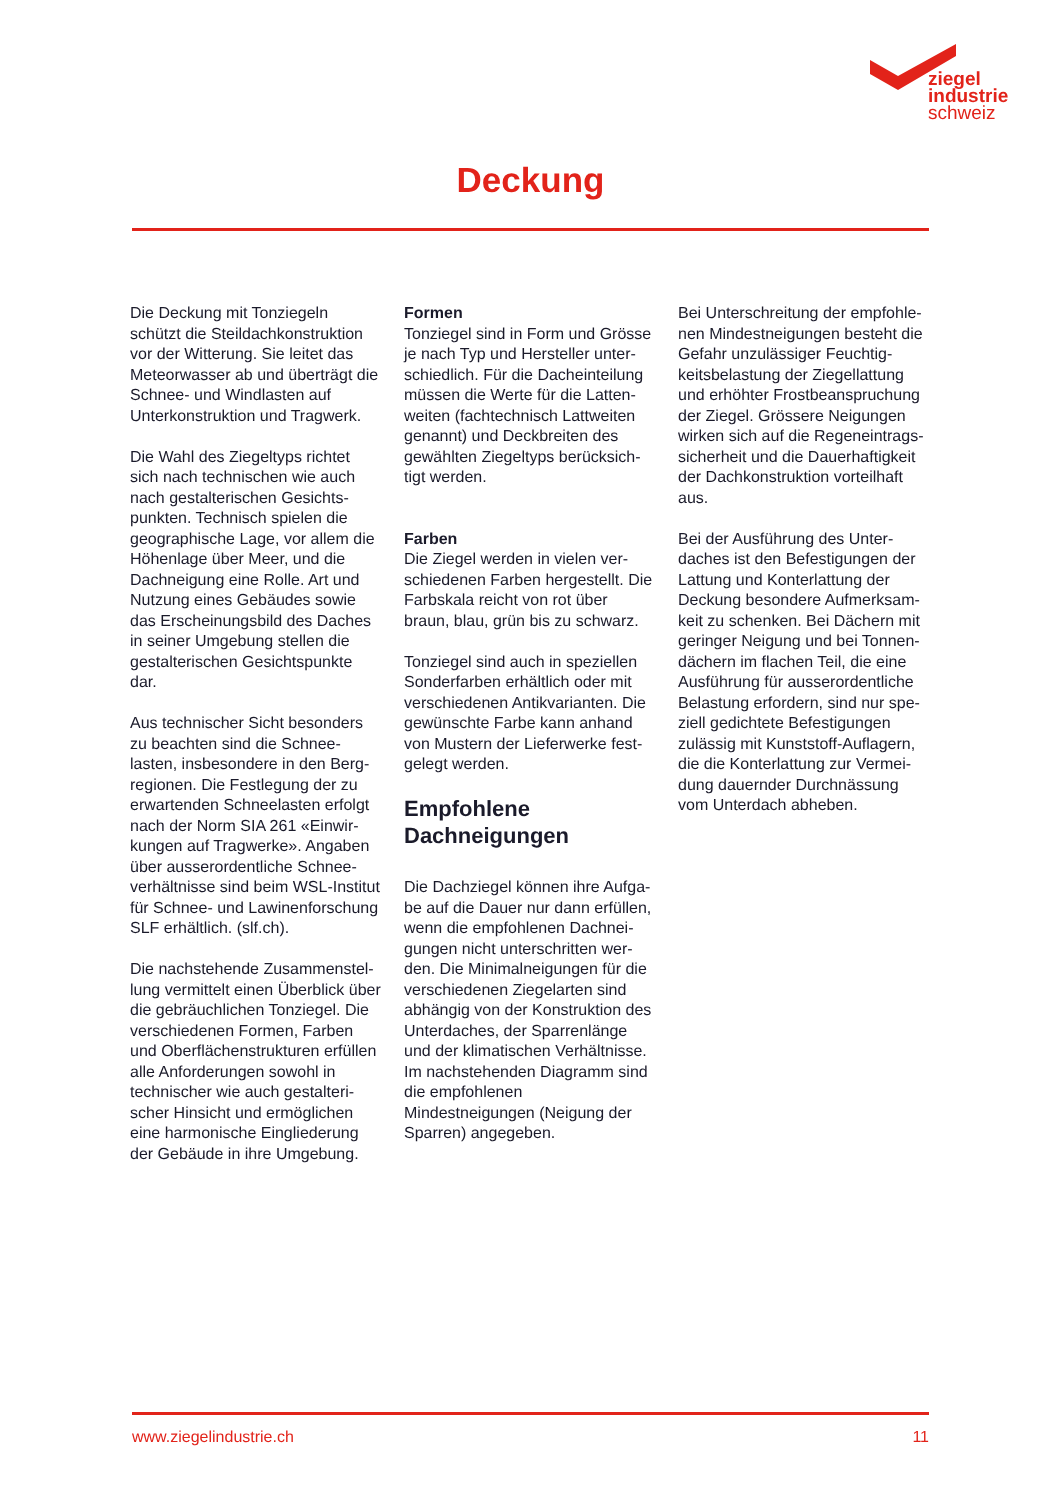ziegel
industrie
schweiz
Deckung
Die Deckung mit Tonziegeln schützt die Steildachkonstruktion vor der Witterung. Sie leitet das Meteorwasser ab und überträgt die Schnee- und Windlasten auf Unterkonstruktion und Tragwerk.
Die Wahl des Ziegeltyps richtet sich nach technischen wie auch nach gestalterischen Gesichts­punkten. Technisch spielen die geographische Lage, vor allem die Höhenlage über Meer, und die Dachneigung eine Rolle. Art und Nutzung eines Gebäudes sowie das Erscheinungsbild des Daches in seiner Umgebung stellen die gestalterischen Gesichtspunkte dar.
Aus technischer Sicht besonders zu beachten sind die Schnee­lasten, insbesondere in den Berg­regionen. Die Festlegung der zu erwartenden Schneelasten erfolgt nach der Norm SIA 261 «Einwir­kungen auf Tragwerke». Angaben über ausserordentliche Schnee­verhältnisse sind beim WSL-Institut für Schnee- und Lawinen­forschung SLF erhältlich. (slf.ch).
Die nachstehende Zusammenstel­lung vermittelt einen Überblick über die gebräuchlichen Tonziegel. Die verschiedenen Formen, Far­ben und Oberflächenstrukturen erfüllen alle Anforderungen sowohl in technischer wie auch gestalteri­scher Hinsicht und ermöglichen eine harmonische Eingliederung der Gebäude in ihre Umgebung.
Formen
Tonziegel sind in Form und Grösse je nach Typ und Hersteller unter­schiedlich. Für die Dacheinteilung müssen die Werte für die Latten­weiten (fachtechnisch Lattweiten genannt) und Deckbreiten des gewählten Ziegeltyps berücksich­tigt werden.
Farben
Die Ziegel werden in vielen ver­schiedenen Farben hergestellt. Die Farbskala reicht von rot über braun, blau, grün bis zu schwarz.
Tonziegel sind auch in speziellen Sonderfarben erhältlich oder mit verschiedenen Antikvarianten. Die gewünschte Farbe kann anhand von Mustern der Lieferwerke fest­gelegt werden.
Empfohlene Dachneigungen
Die Dachziegel können ihre Aufga­be auf die Dauer nur dann erfüllen, wenn die empfohlenen Dachnei­gungen nicht unterschritten wer­den. Die Minimalneigungen für die verschiedenen Ziegelarten sind abhängig von der Konstruktion des Unterdaches, der Sparren­länge und der klimatischen Verhältnisse. Im nachstehenden Diagramm sind die empfohlenen Mindestneigungen (Neigung der Sparren) angegeben.
Bei Unterschreitung der empfohle­nen Mindestneigungen besteht die Gefahr unzulässiger Feuchtig­keitsbelastung der Ziegellattung und erhöhter Frostbeanspruchung der Ziegel. Grössere Neigungen wirken sich auf die Regeneintrags­sicherheit und die Dauerhaftigkeit der Dachkonstruktion vorteilhaft aus.
Bei der Ausführung des Unter­daches ist den Befestigungen der Lattung und Konterlattung der Deckung besondere Aufmerksam­keit zu schenken. Bei Dächern mit geringer Neigung und bei Tonnen­dächern im flachen Teil, die eine Ausführung für ausserordentliche Belastung erfordern, sind nur spe­ziell gedichtete Befestigungen zulässig mit Kunststoff-Auflagern, die die Konterlattung zur Vermei­dung dauernder Durchnässung vom Unterdach abheben.
www.ziegelindustrie.ch 11